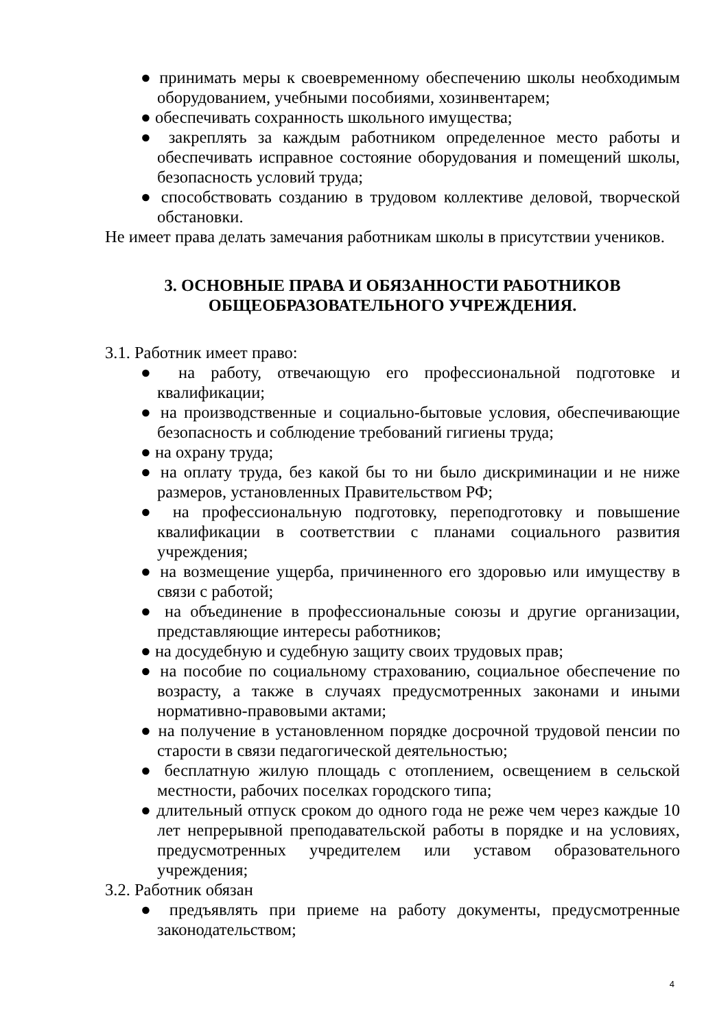● принимать меры к своевременному обеспечению школы необходимым оборудованием, учебными пособиями, хозинвентарем;
● обеспечивать сохранность школьного имущества;
● закреплять за каждым работником определенное место работы и обеспечивать исправное состояние оборудования и помещений школы, безопасность условий труда;
● способствовать созданию в трудовом коллективе деловой, творческой обстановки.
Не имеет права делать замечания работникам школы в присутствии учеников.
3. ОСНОВНЫЕ ПРАВА И ОБЯЗАННОСТИ РАБОТНИКОВ
ОБЩЕОБРАЗОВАТЕЛЬНОГО УЧРЕЖДЕНИЯ.
3.1. Работник имеет право:
● на работу, отвечающую его профессиональной подготовке и квалификации;
● на производственные и социально-бытовые условия, обеспечивающие безопасность и соблюдение требований гигиены труда;
● на охрану труда;
● на оплату труда, без какой бы то ни было дискриминации и не ниже размеров, установленных Правительством РФ;
● на профессиональную подготовку, переподготовку и повышение квалификации в соответствии с планами социального развития учреждения;
● на возмещение ущерба, причиненного его здоровью или имуществу в связи с работой;
● на объединение в профессиональные союзы и другие организации, представляющие интересы работников;
● на досудебную и судебную защиту своих трудовых прав;
● на пособие по социальному страхованию, социальное обеспечение по возрасту, а также в случаях предусмотренных законами и иными нормативно-правовыми актами;
● на получение в установленном порядке досрочной трудовой пенсии по старости в связи педагогической деятельностью;
● бесплатную жилую площадь с отоплением, освещением в сельской местности, рабочих поселках городского типа;
● длительный отпуск сроком до одного года не реже чем через каждые 10 лет непрерывной преподавательской работы в порядке и на условиях, предусмотренных учредителем или уставом образовательного учреждения;
3.2. Работник обязан
● предъявлять при приеме на работу документы, предусмотренные законодательством;
4